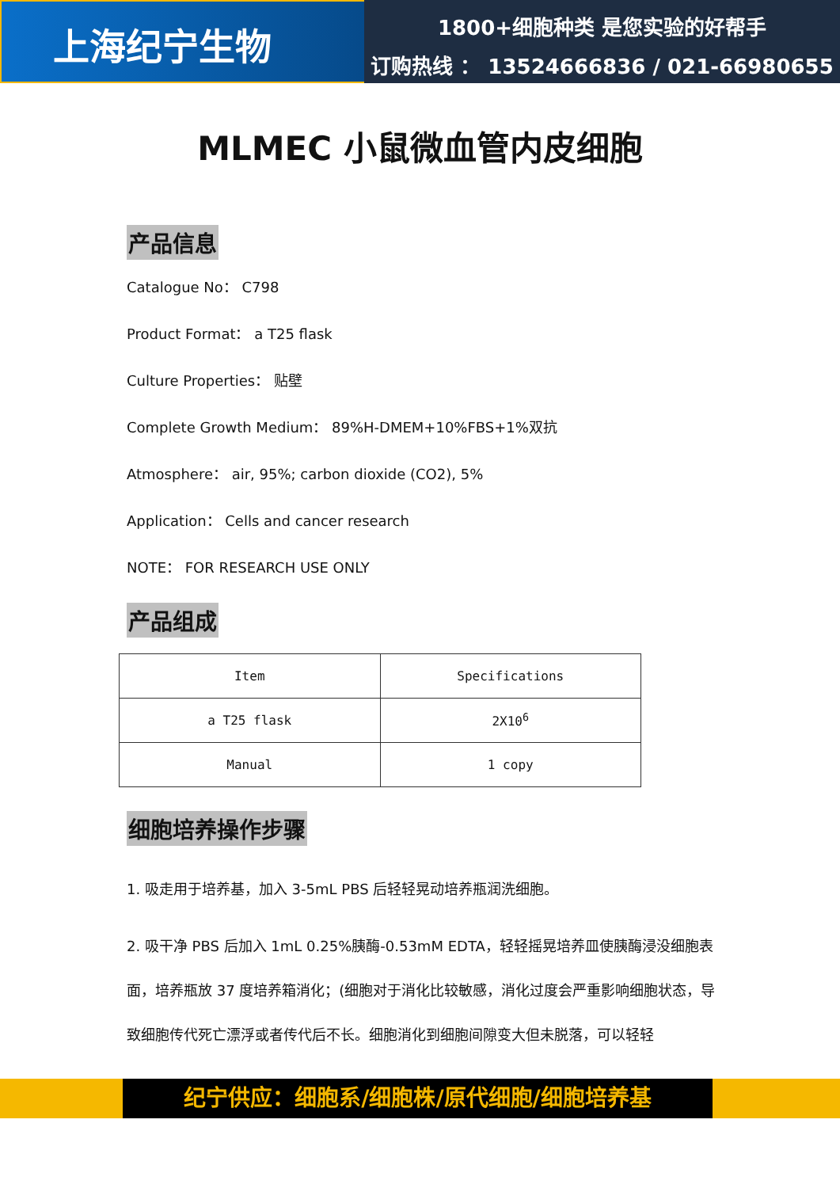上海纪宁生物
1800+细胞种类 是您实验的好帮手
订购热线 ： 13524666836 / 021-66980655
MLMEC 小鼠微血管内皮细胞
产品信息
Catalogue No： C798
Product Format： a T25 flask
Culture Properties： 贴壁
Complete Growth Medium： 89%H-DMEM+10%FBS+1%双抗
Atmosphere： air, 95%; carbon dioxide (CO2), 5%
Application： Cells and cancer research
NOTE： FOR RESEARCH USE ONLY
产品组成
| Item | Specifications |
| a T25 flask | 2X10<sup>6</sup> |
| Manual | 1 copy |
细胞培养操作步骤
1. 吸走用于培养基，加入 3-5mL PBS 后轻轻晃动培养瓶润洗细胞。
2. 吸干净 PBS 后加入 1mL 0.25%胰酶-0.53mM EDTA，轻轻摇晃培养皿使胰酶浸没细胞表面，培养瓶放 37 度培养箱消化；(细胞对于消化比较敏感，消化过度会严重影响细胞状态，导致细胞传代死亡漂浮或者传代后不长。细胞消化到细胞间隙变大但未脱落，可以轻轻
纪宁供应：细胞系/细胞株/原代细胞/细胞培养基